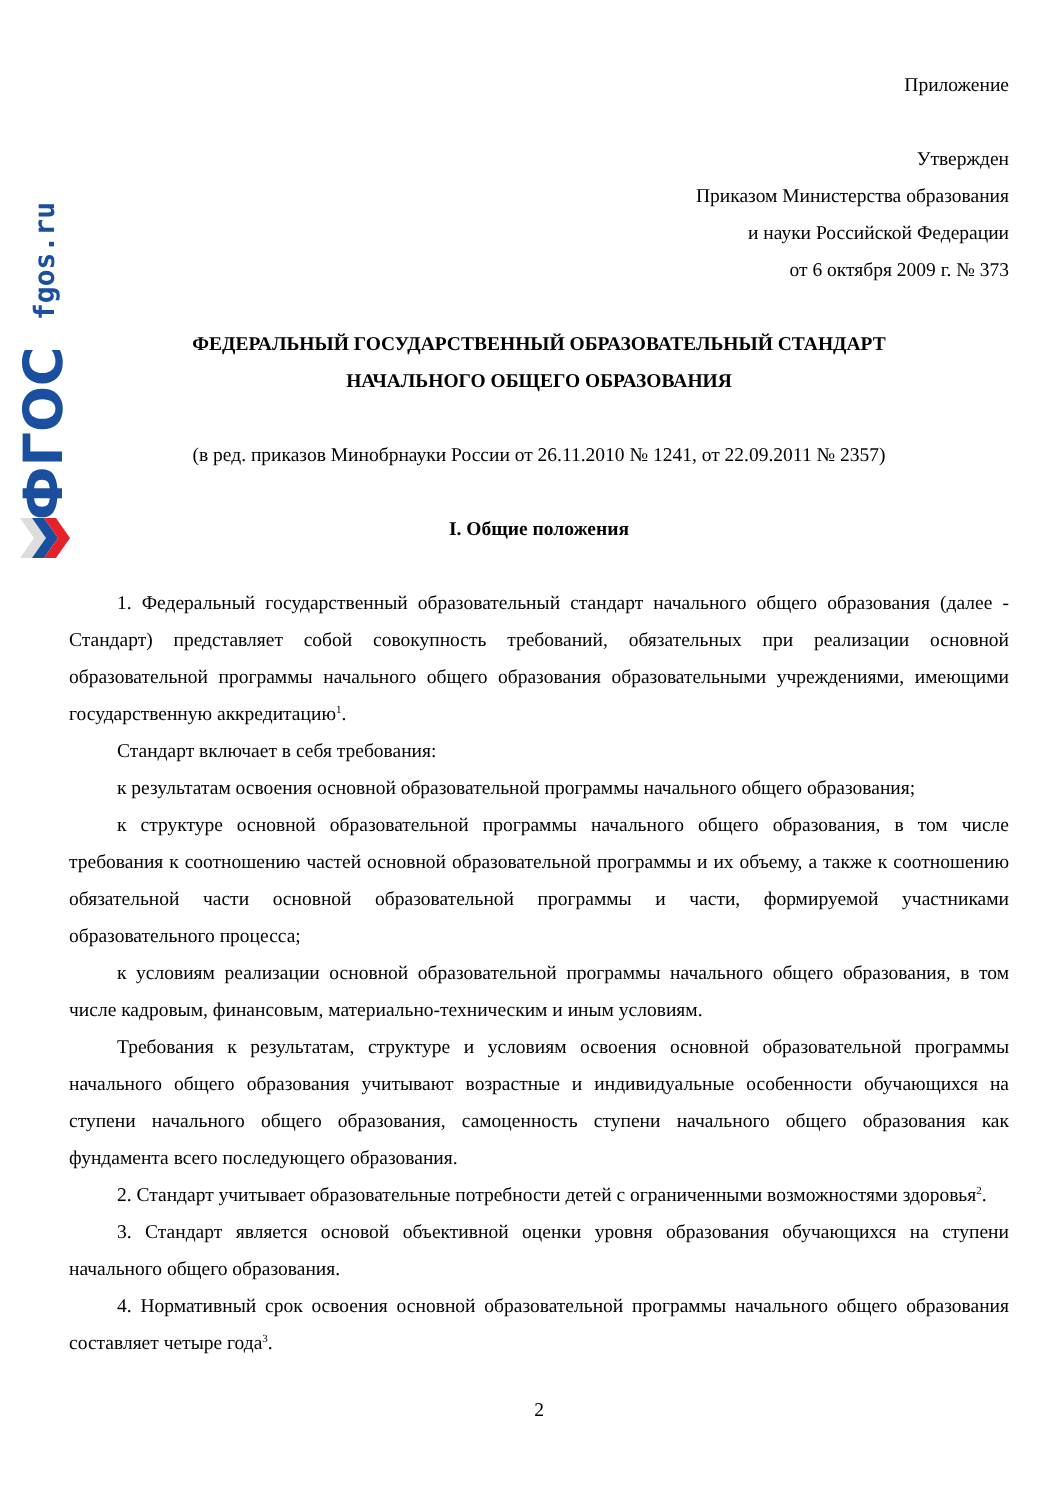fgos.ru
ФГОС
Приложение
Утвержден
Приказом Министерства образования
и науки Российской Федерации
от 6 октября 2009 г. № 373
ФЕДЕРАЛЬНЫЙ ГОСУДАРСТВЕННЫЙ ОБРАЗОВАТЕЛЬНЫЙ СТАНДАРТ
НАЧАЛЬНОГО ОБЩЕГО ОБРАЗОВАНИЯ
(в ред. приказов Минобрнауки России от 26.11.2010 № 1241, от 22.09.2011 № 2357)
I. Общие положения
1. Федеральный государственный образовательный стандарт начального общего образования (далее - Стандарт) представляет собой совокупность требований, обязательных при реализации основной образовательной программы начального общего образования образовательными учреждениями, имеющими государственную аккредитацию<sup>1</sup>.
Стандарт включает в себя требования:
к результатам освоения основной образовательной программы начального общего образования;
к структуре основной образовательной программы начального общего образования, в том числе требования к соотношению частей основной образовательной программы и их объему, а также к соотношению обязательной части основной образовательной программы и части, формируемой участниками образовательного процесса;
к условиям реализации основной образовательной программы начального общего образования, в том числе кадровым, финансовым, материально-техническим и иным условиям.
Требования к результатам, структуре и условиям освоения основной образовательной программы начального общего образования учитывают возрастные и индивидуальные особенности обучающихся на ступени начального общего образования, самоценность ступени начального общего образования как фундамента всего последующего образования.
2. Стандарт учитывает образовательные потребности детей с ограниченными возможностями здоровья<sup>2</sup>.
3. Стандарт является основой объективной оценки уровня образования обучающихся на ступени начального общего образования.
4. Нормативный срок освоения основной образовательной программы начального общего образования составляет четыре года<sup>3</sup>.
2